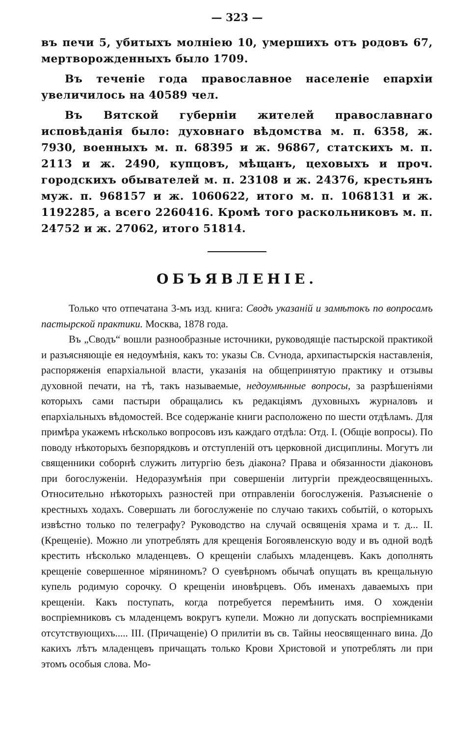— 323 —
въ печи 5, убитыхъ молніею 10, умершихъ отъ родовъ 67, мертворожденныхъ было 1709.
Въ теченіе года православное населеніе епархіи увеличилось на 40589 чел.
Въ Вятской губерніи жителей православнаго исповѣданія было: духовнаго вѣдомства м. п. 6358, ж. 7930, военныхъ м. п. 68395 и ж. 96867, статскихъ м. п. 2113 и ж. 2490, купцовъ, мѣщанъ, цеховыхъ и проч. городскихъ обывателей м. п. 23108 и ж. 24376, крестьянъ муж. п. 968157 и ж. 1060622, итого м. п. 1068131 и ж. 1192285, а всего 2260416. Кромѣ того раскольниковъ м. п. 24752 и ж. 27062, итого 51814.
ОБЪЯВЛЕНІЕ.
Только что отпечатана 3-мъ изд. книга: Сводъ указаній и замѣтокъ по вопросамъ пастырской практики. Москва, 1878 года.
Въ „Сводъ“ вошли разнообразные источники, руководящіе пастырской практикой и разъясняющіе ея недоумѣнія, какъ то: указы Св. Сѵнода, архипастырскія наставленія, распоряженія епархіальной власти, указанія на общепринятую практику и отзывы духовной печати, на тѣ, такъ называемые, недоумѣнные вопросы, за разрѣшеніями которыхъ сами пастыри обращались къ редакціямъ духовныхъ журналовъ и епархіальныхъ вѣдомостей. Все содержаніе книги расположено по шести отдѣламъ. Для примѣра укажемъ нѣсколько вопросовъ изъ каждаго отдѣла: Отд. I. (Общіе вопросы). По поводу нѣкоторыхъ безпорядковъ и отступленій отъ церковной дисциплины. Могутъ ли священники соборнѣ служить литургію безъ діакона? Права и обязанности діаконовъ при богослуженіи. Недоразумѣнія при совершеніи литургіи преждеосвященныхъ. Относительно нѣкоторыхъ разностей при отправленіи богослуженія. Разъясненіе о крестныхъ ходахъ. Совершать ли богослуженіе по случаю такихъ событій, о которыхъ извѣстно только по телеграфу? Руководство на случай освященія храма и т. д... II. (Крещеніе). Можно ли употреблять для крещенія Богоявленскую воду и въ одной водѣ крестить нѣсколько младенцевъ. О крещеніи слабыхъ младенцевъ. Какъ дополнять крещеніе совершенное міряниномъ? О суевѣрномъ обычаѣ опущать въ крещальную купель родимую сорочку. О крещеніи иновѣрцевъ. Объ именахъ даваемыхъ при крещеніи. Какъ поступать, когда потребуется перемѣнить имя. О хожденіи воспріемниковъ съ младенцемъ вокругъ купели. Можно ли допускать воспріемниками отсутствующихъ..... III. (Причащеніе) О прилитіи въ св. Тайны неосвященнаго вина. До какихъ лѣтъ младенцевъ причащать только Крови Христовой и употреблять ли при этомъ особыя слова. Мо-